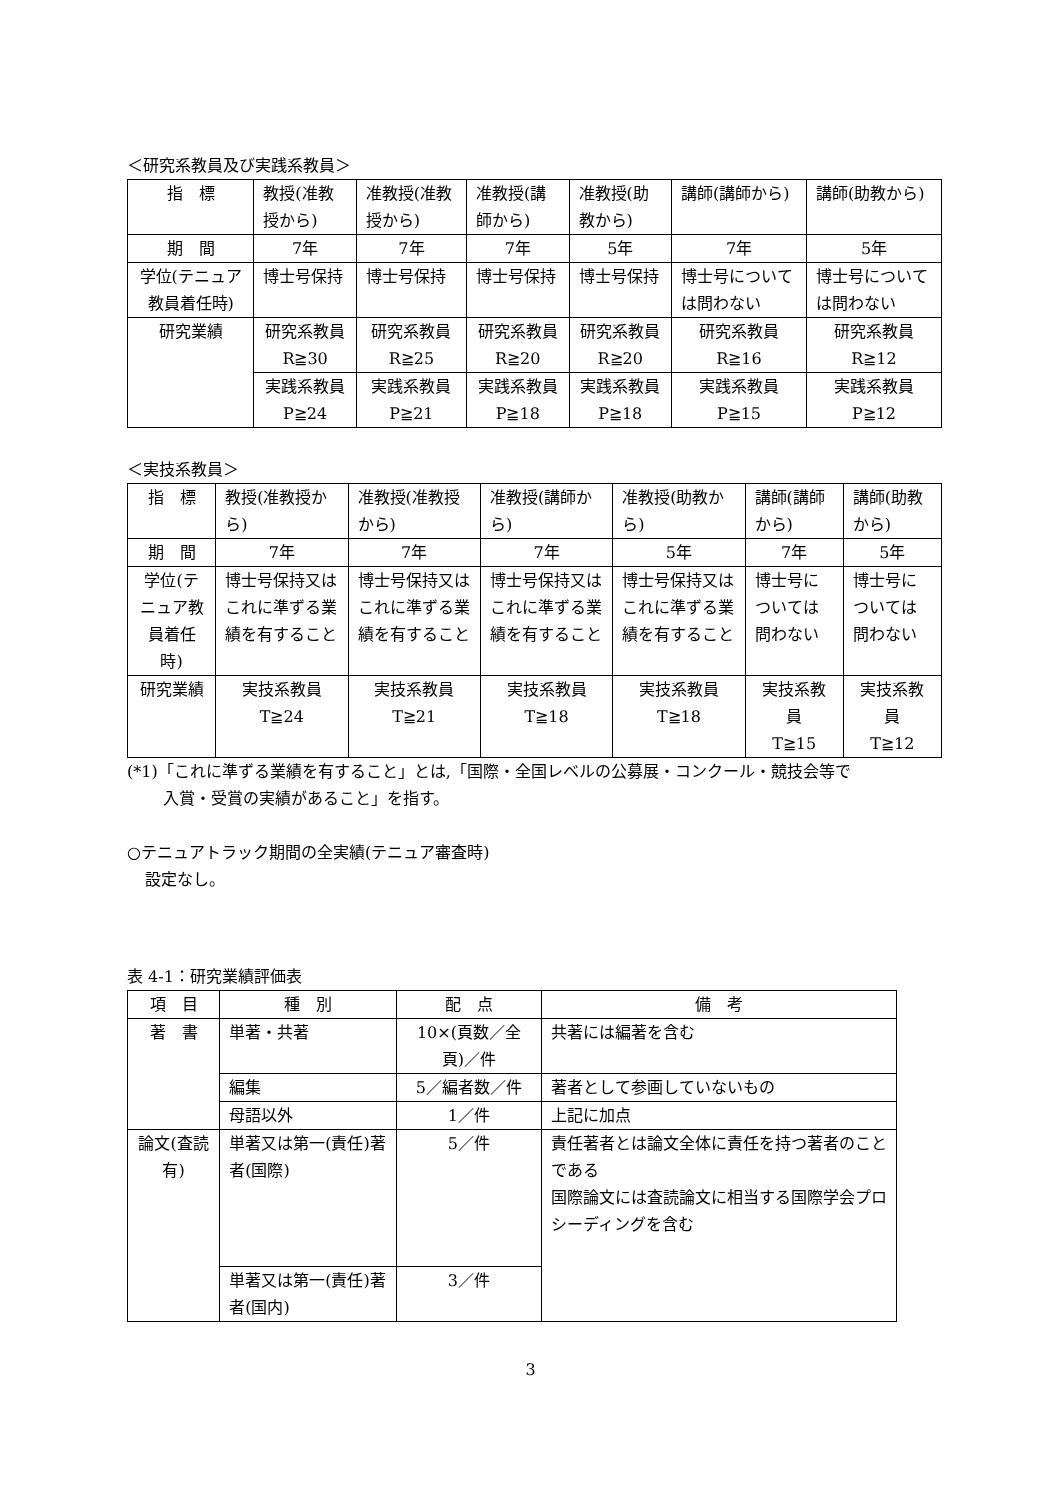＜研究系教員及び実践系教員＞
| 指 標 | 教授(准教授から) | 准教授(准教授から) | 准教授(講師から) | 准教授(助教から) | 講師(講師から) | 講師(助教から) |
| 期 間 | 7年 | 7年 | 7年 | 5年 | 7年 | 5年 |
| 学位(テニュア教員着任時) | 博士号保持 | 博士号保持 | 博士号保持 | 博士号保持 | 博士号については問わない | 博士号については問わない |
| 研究業績 | 研究系教員 R≧30 | 研究系教員 R≧25 | 研究系教員 R≧20 | 研究系教員 R≧20 | 研究系教員 R≧16 | 研究系教員 R≧12 |
| | 実践系教員 P≧24 | 実践系教員 P≧21 | 実践系教員 P≧18 | 実践系教員 P≧18 | 実践系教員 P≧15 | 実践系教員 P≧12 |
＜実技系教員＞
| 指 標 | 教授(准教授から) | 准教授(准教授から) | 准教授(講師から) | 准教授(助教から) | 講師(講師から) | 講師(助教から) |
| 期 間 | 7年 | 7年 | 7年 | 5年 | 7年 | 5年 |
| 学位(テニュア教員着任時) | 博士号保持又はこれに準ずる業績を有すること | 博士号保持又はこれに準ずる業績を有すること | 博士号保持又はこれに準ずる業績を有すること | 博士号保持又はこれに準ずる業績を有すること | 博士号については問わない | 博士号については問わない |
| 研究業績 | 実技系教員 T≧24 | 実技系教員 T≧21 | 実技系教員 T≧18 | 実技系教員 T≧18 | 実技系教員 T≧15 | 実技系教員 T≧12 |
(*1)「これに準ずる業績を有すること」とは,「国際・全国レベルの公募展・コンクール・競技会等で
入賞・受賞の実績があること」を指す。
○テニュアトラック期間の全実績(テニュア審査時)
設定なし。
表 4-1：研究業績評価表
| 項 目 | 種 別 | 配 点 | 備 考 |
| 著 書 | 単著・共著 | 10×(頁数／全頁)／件 | 共著には編著を含む |
| | 編集 | 5／編者数／件 | 著者として参画していないもの |
| | 母語以外 | 1／件 | 上記に加点 |
| 論文(査読有) | 単著又は第一(責任)著者(国際) | 5／件 | 責任著者とは論文全体に責任を持つ著者のことである 国際論文には査読論文に相当する国際学会プロシーディングを含む |
| | 単著又は第一(責任)著者(国内) | 3／件 | |
3